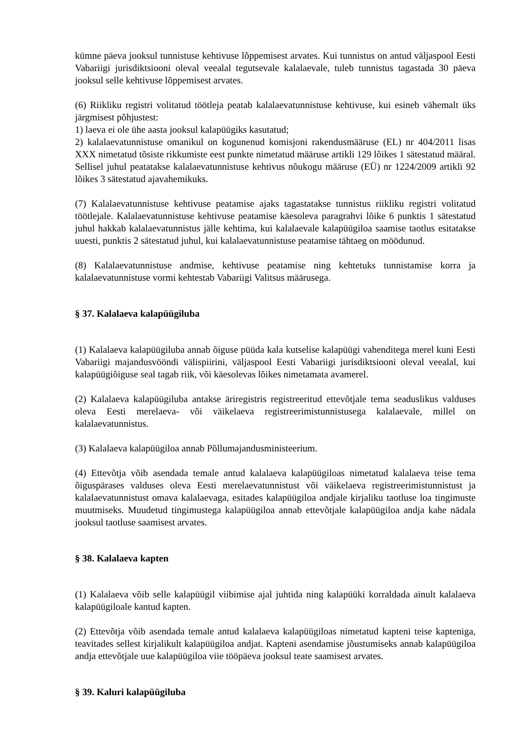kümne päeva jooksul tunnistuse kehtivuse lõppemisest arvates. Kui tunnistus on antud väljaspool Eesti Vabariigi jurisdiktsiooni oleval veealal tegutsevale kalalaevale, tuleb tunnistus tagastada 30 päeva jooksul selle kehtivuse lõppemisest arvates.
(6) Riikliku registri volitatud töötleja peatab kalalaevatunnistuse kehtivuse, kui esineb vähemalt üks järgmisest põhjustest:
1) laeva ei ole ühe aasta jooksul kalapüügiks kasutatud;
2) kalalaevatunnistuse omanikul on kogunenud komisjoni rakendusmääruse (EL) nr 404/2011 lisas XXX nimetatud tõsiste rikkumiste eest punkte nimetatud määruse artikli 129 lõikes 1 sätestatud määral. Sellisel juhul peatatakse kalalaevatunnistuse kehtivus nõukogu määruse (EÜ) nr 1224/2009 artikli 92 lõikes 3 sätestatud ajavahemikuks.
(7) Kalalaevatunnistuse kehtivuse peatamise ajaks tagastatakse tunnistus riikliku registri volitatud töötlejale. Kalalaevatunnistuse kehtivuse peatamise käesoleva paragrahvi lõike 6 punktis 1 sätestatud juhul hakkab kalalaevatunnistus jälle kehtima, kui kalalaevale kalapüügiloa saamise taotlus esitatakse uuesti, punktis 2 sätestatud juhul, kui kalalaevatunnistuse peatamise tähtaeg on möödunud.
(8) Kalalaevatunnistuse andmise, kehtivuse peatamise ning kehtetuks tunnistamise korra ja kalalaevatunnistuse vormi kehtestab Vabariigi Valitsus määrusega.
§ 37. Kalalaeva kalapüügiluba
(1) Kalalaeva kalapüügiluba annab õiguse püüda kala kutselise kalapüügi vahenditega merel kuni Eesti Vabariigi majandusvööndi välispiirini, väljaspool Eesti Vabariigi jurisdiktsiooni oleval veealal, kui kalapüügiõiguse seal tagab riik, või käesolevas lõikes nimetamata avamerel.
(2) Kalalaeva kalapüügiluba antakse äriregistris registreeritud ettevõtjale tema seaduslikus valduses oleva Eesti merelaeva- või väikelaeva registreerimistunnistusega kalalaevale, millel on kalalaevatunnistus.
(3) Kalalaeva kalapüügiloa annab Põllumajandusministeerium.
(4) Ettevõtja võib asendada temale antud kalalaeva kalapüügiloas nimetatud kalalaeva teise tema õiguspärases valduses oleva Eesti merelaevatunnistust või väikelaeva registreerimistunnistust ja kalalaevatunnistust omava kalalaevaga, esitades kalapüügiloa andjale kirjaliku taotluse loa tingimuste muutmiseks. Muudetud tingimustega kalapüügiloa annab ettevõtjale kalapüügiloa andja kahe nädala jooksul taotluse saamisest arvates.
§ 38. Kalalaeva kapten
(1) Kalalaeva võib selle kalapüügil viibimise ajal juhtida ning kalapüüki korraldada ainult kalalaeva kalapüügiloale kantud kapten.
(2) Ettevõtja võib asendada temale antud kalalaeva kalapüügiloas nimetatud kapteni teise kapteniga, teavitades sellest kirjalikult kalapüügiloa andjat. Kapteni asendamise jõustumiseks annab kalapüügiloa andja ettevõtjale uue kalapüügiloa viie tööpäeva jooksul teate saamisest arvates.
§ 39. Kaluri kalapüügiluba